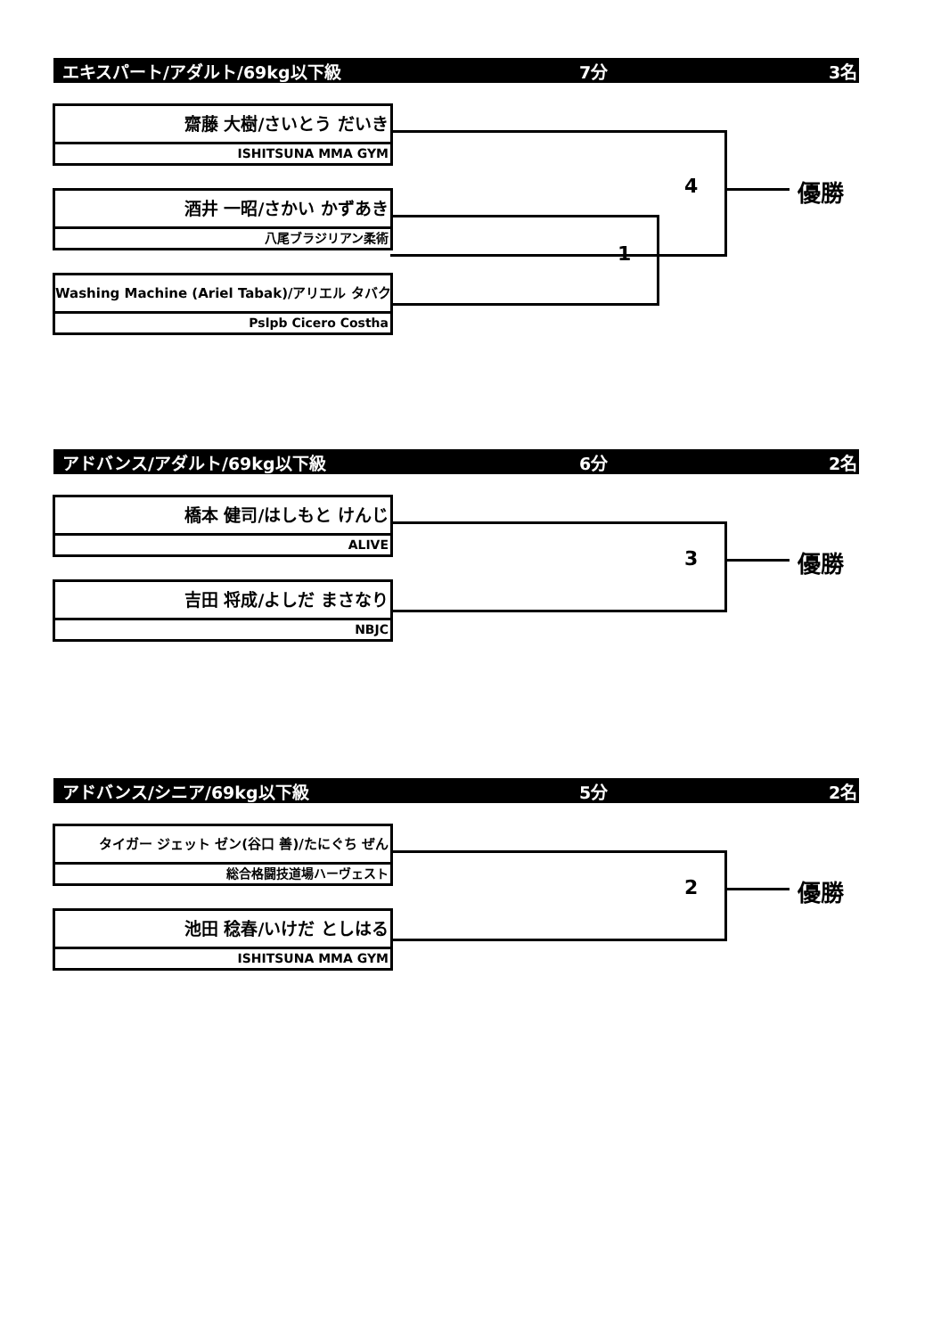エキスパート/アダルト/69kg以下級 7分 3名
齋藤 大樹/さいとう だいき
ISHITSUNA MMA GYM
酒井 一昭/さかい かずあき
八尾ブラジリアン柔術
Washing Machine (Ariel Tabak)/アリエル タバク
Pslpb Cicero Costha
1
4 優勝
アドバンス/アダルト/69kg以下級 6分 2名
橋本 健司/はしもと けんじ
ALIVE
吉田 将成/よしだ まさなり
NBJC
3 優勝
アドバンス/シニア/69kg以下級 5分 2名
タイガー ジェット ゼン(谷口 善)/たにぐち ぜん
総合格闘技道場ハーヴェスト
池田 稔春/いけだ としはる
ISHITSUNA MMA GYM
2 優勝